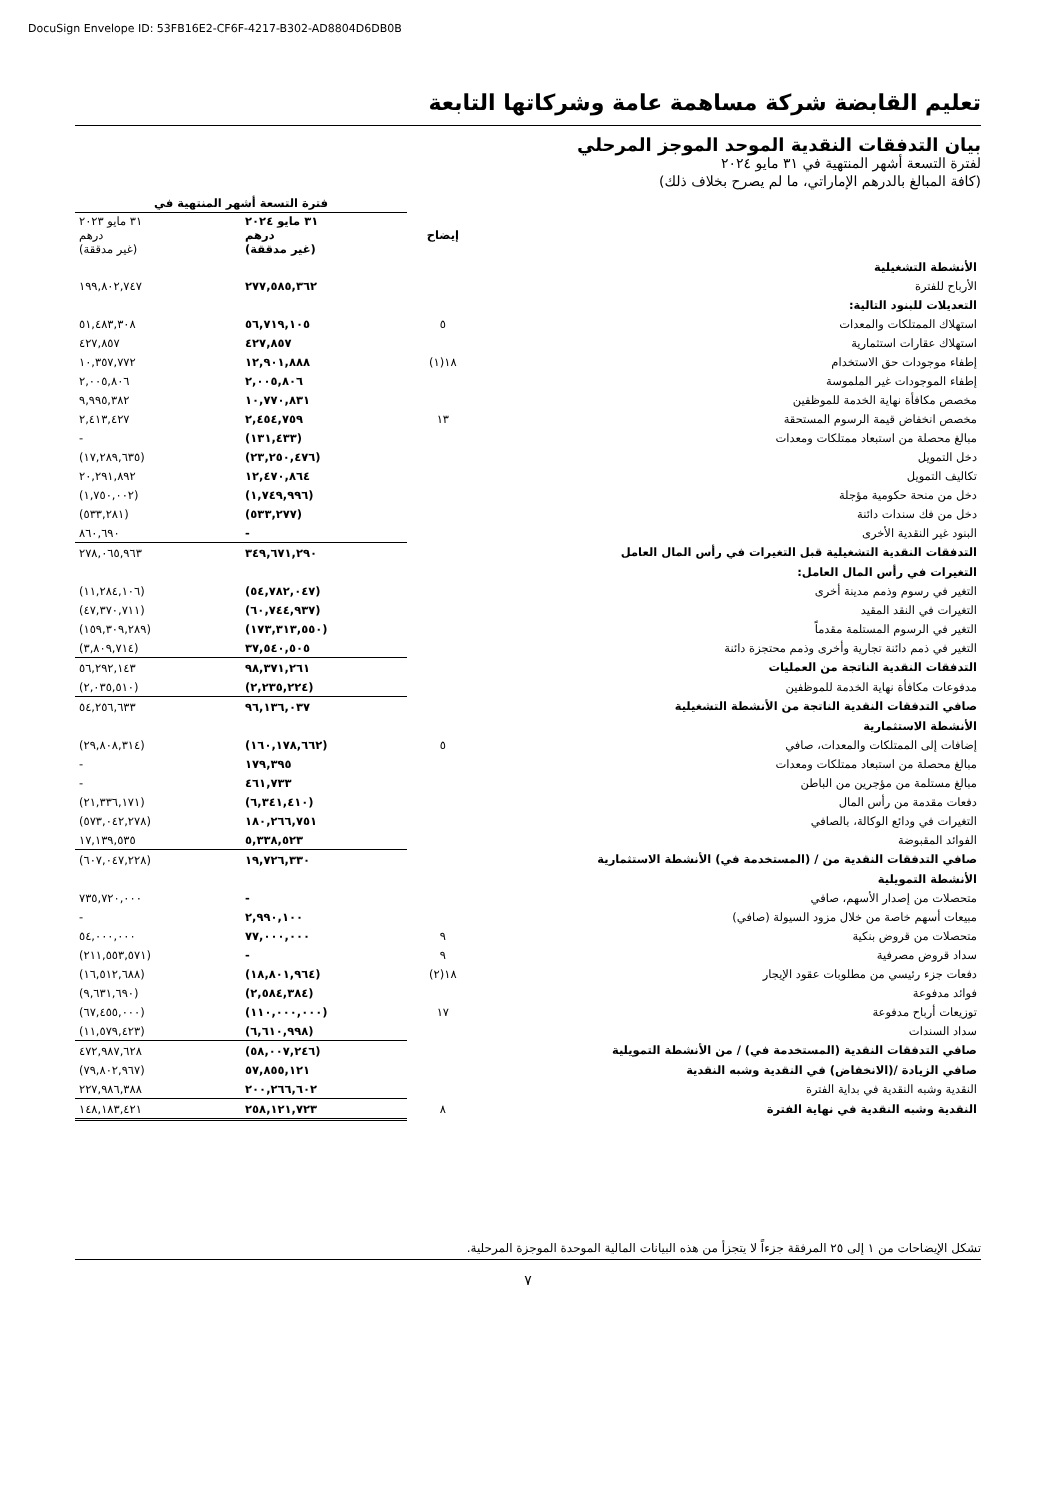DocuSign Envelope ID: 53FB16E2-CF6F-4217-B302-AD8804D6DB0B
تعليم القابضة شركة مساهمة عامة وشركاتها التابعة
بيان التدفقات النقدية الموحد الموجز المرحلي
لفترة التسعة أشهر المنتهية في ٣١ مايو ٢٠٢٤
(كافة المبالغ بالدرهم الإماراتي، ما لم يصرح بخلاف ذلك)
| | | فترة التسعة أشهر المنتهية في | |
| --- | --- | --- | --- |
| | إيضاح | ٣١ مايو ٢٠٢٤ درهم (غير مدققة) | ٣١ مايو ٢٠٢٣ درهم (غير مدققة) |
| الأنشطة التشغيلية | | | |
| الأرباح للفترة | | ٢٧٧,٥٨٥,٣٦٢ | ١٩٩,٨٠٢,٧٤٧ |
| التعديلات للبنود التالية: | | | |
| استهلاك الممتلكات والمعدات | ٥ | ٥٦,٧١٩,١٠٥ | ٥١,٤٨٣,٣٠٨ |
| استهلاك عقارات استثمارية | | ٤٢٧,٨٥٧ | ٤٢٧,٨٥٧ |
| إطفاء موجودات حق الاستخدام | ١٨(١) | ١٢,٩٠١,٨٨٨ | ١٠,٣٥٧,٧٧٢ |
| إطفاء الموجودات غير الملموسة | | ٢,٠٠٥,٨٠٦ | ٢,٠٠٥,٨٠٦ |
| مخصص مكافأة نهاية الخدمة للموظفين | | ١٠,٧٧٠,٨٣١ | ٩,٩٩٥,٣٨٢ |
| مخصص انخفاض قيمة الرسوم المستحقة | ١٣ | ٢,٤٥٤,٧٥٩ | ٢,٤١٣,٤٢٧ |
| مبالغ محصلة من استبعاد ممتلكات ومعدات | | (١٣١,٤٣٣) | - |
| دخل التمويل | | (٢٣,٢٥٠,٤٧٦) | (١٧,٢٨٩,٦٣٥) |
| تكاليف التمويل | | ١٢,٤٧٠,٨٦٤ | ٢٠,٢٩١,٨٩٢ |
| دخل من منحة حكومية مؤجلة | | (١,٧٤٩,٩٩٦) | (١,٧٥٠,٠٠٢) |
| دخل من فك سندات دائنة | | (٥٣٣,٢٧٧) | (٥٣٣,٢٨١) |
| البنود غير النقدية الأخرى | | - | ٨٦٠,٦٩٠ |
| التدفقات النقدية التشغيلية قبل التغيرات في رأس المال العامل | | ٣٤٩,٦٧١,٢٩٠ | ٢٧٨,٠٦٥,٩٦٣ |
| التغيرات في رأس المال العامل: | | | |
| التغير في رسوم وذمم مدينة أخرى | | (٥٤,٧٨٢,٠٤٧) | (١١,٢٨٤,١٠٦) |
| التغيرات في النقد المقيد | | (٦٠,٧٤٤,٩٣٧) | (٤٧,٣٧٠,٧١١) |
| التغير في الرسوم المستلمة مقدماً | | (١٧٣,٣١٣,٥٥٠) | (١٥٩,٣٠٩,٢٨٩) |
| التغير في ذمم دائنة تجارية وأخرى وذمم محتجزة دائنة | | ٣٧,٥٤٠,٥٠٥ | (٣,٨٠٩,٧١٤) |
| التدفقات النقدية الناتجة من العمليات | | ٩٨,٣٧١,٢٦١ | ٥٦,٢٩٢,١٤٣ |
| مدفوعات مكافأة نهاية الخدمة للموظفين | | (٢,٢٣٥,٢٢٤) | (٢,٠٣٥,٥١٠) |
| صافي التدفقات النقدية الناتجة من الأنشطة التشغيلية | | ٩٦,١٣٦,٠٣٧ | ٥٤,٢٥٦,٦٣٣ |
| الأنشطة الاستثمارية | | | |
| إضافات إلى الممتلكات والمعدات، صافي | ٥ | (١٦٠,١٧٨,٦٦٢) | (٢٩,٨٠٨,٣١٤) |
| مبالغ محصلة من استبعاد ممتلكات ومعدات | | ١٧٩,٣٩٥ | - |
| مبالغ مستلمة من مؤجرين من الباطن | | ٤٦١,٧٣٣ | - |
| دفعات مقدمة من رأس المال | | (٦,٣٤١,٤١٠) | (٢١,٣٣٦,١٧١) |
| التغيرات في ودائع الوكالة، بالصافي | | ١٨٠,٢٦٦,٧٥١ | (٥٧٣,٠٤٢,٢٧٨) |
| الفوائد المقبوضة | | ٥,٣٣٨,٥٢٣ | ١٧,١٣٩,٥٣٥ |
| صافي التدفقات النقدية من / (المستخدمة في) الأنشطة الاستثمارية | | ١٩,٧٢٦,٣٣٠ | (٦٠٧,٠٤٧,٢٢٨) |
| الأنشطة التمويلية | | | |
| متحصلات من إصدار الأسهم، صافي | | - | ٧٣٥,٧٢٠,٠٠٠ |
| مبيعات أسهم خاصة من خلال مزود السيولة (صافي) | | ٢,٩٩٠,١٠٠ | - |
| متحصلات من قروض بنكية | ٩ | ٧٧,٠٠٠,٠٠٠ | ٥٤,٠٠٠,٠٠٠ |
| سداد قروض مصرفية | ٩ | - | (٢١١,٥٥٣,٥٧١) |
| دفعات جزء رئيسي من مطلوبات عقود الإيجار | ١٨(٢) | (١٨,٨٠١,٩٦٤) | (١٦,٥١٢,٦٨٨) |
| فوائد مدفوعة | | (٢,٥٨٤,٣٨٤) | (٩,٦٣١,٦٩٠) |
| توزيعات أرباح مدفوعة | ١٧ | (١١٠,٠٠٠,٠٠٠) | (٦٧,٤٥٥,٠٠٠) |
| سداد السندات | | (٦,٦١٠,٩٩٨) | (١١,٥٧٩,٤٢٣) |
| صافي التدفقات النقدية (المستخدمة في) / من الأنشطة التمويلية | | (٥٨,٠٠٧,٢٤٦) | ٤٧٢,٩٨٧,٦٢٨ |
| صافي الزيادة /(الانخفاض) في النقدية وشبه النقدية | | ٥٧,٨٥٥,١٢١ | (٧٩,٨٠٢,٩٦٧) |
| النقدية وشبه النقدية في بداية الفترة | | ٢٠٠,٢٦٦,٦٠٢ | ٢٢٧,٩٨٦,٣٨٨ |
| النقدية وشبه النقدية في نهاية الفترة | ٨ | ٢٥٨,١٢١,٧٢٣ | ١٤٨,١٨٣,٤٢١ |
تشكل الإيضاحات من ١ إلى ٢٥ المرفقة جزءاً لا يتجزأ من هذه البيانات المالية الموحدة الموجزة المرحلية.
٧